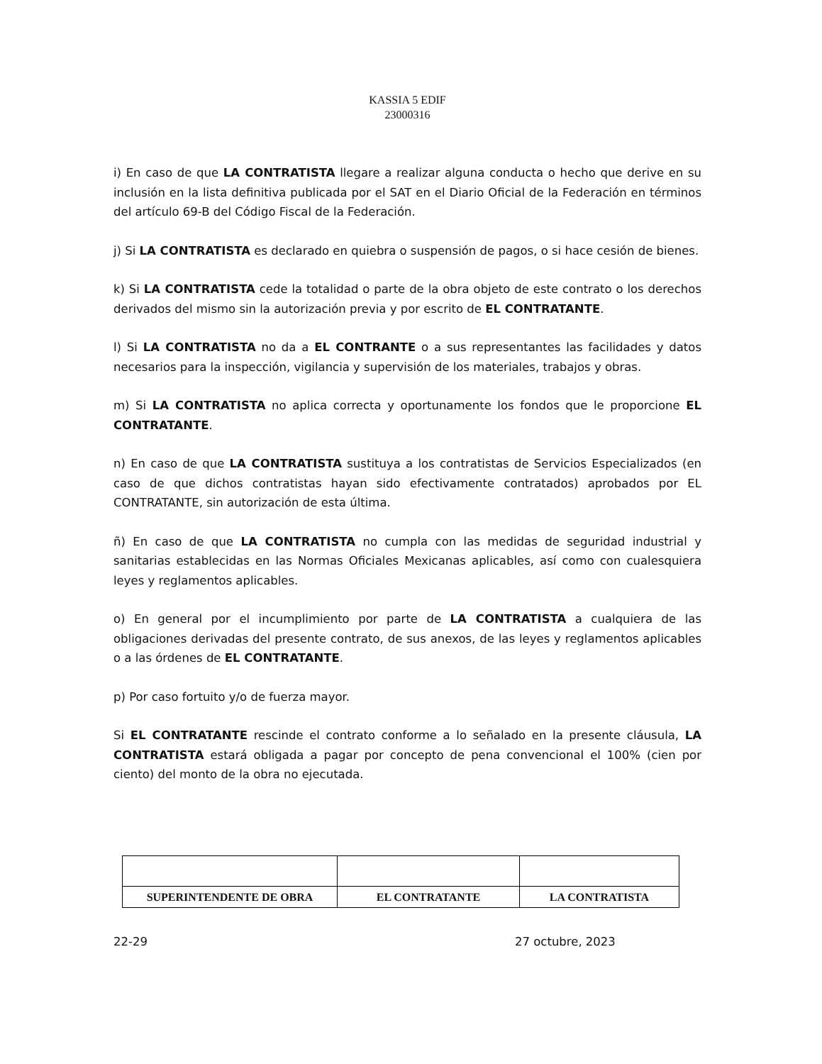KASSIA 5 EDIF
23000316
i) En caso de que LA CONTRATISTA llegare a realizar alguna conducta o hecho que derive en su inclusión en la lista definitiva publicada por el SAT en el Diario Oficial de la Federación en términos del artículo 69-B del Código Fiscal de la Federación.
j) Si LA CONTRATISTA es declarado en quiebra o suspensión de pagos, o si hace cesión de bienes.
k) Si LA CONTRATISTA cede la totalidad o parte de la obra objeto de este contrato o los derechos derivados del mismo sin la autorización previa y por escrito de EL CONTRATANTE.
l) Si LA CONTRATISTA no da a EL CONTRANTE o a sus representantes las facilidades y datos necesarios para la inspección, vigilancia y supervisión de los materiales, trabajos y obras.
m) Si LA CONTRATISTA no aplica correcta y oportunamente los fondos que le proporcione EL CONTRATANTE.
n) En caso de que LA CONTRATISTA sustituya a los contratistas de Servicios Especializados (en caso de que dichos contratistas hayan sido efectivamente contratados) aprobados por EL CONTRATANTE, sin autorización de esta última.
ñ) En caso de que LA CONTRATISTA no cumpla con las medidas de seguridad industrial y sanitarias establecidas en las Normas Oficiales Mexicanas aplicables, así como con cualesquiera leyes y reglamentos aplicables.
o) En general por el incumplimiento por parte de LA CONTRATISTA a cualquiera de las obligaciones derivadas del presente contrato, de sus anexos, de las leyes y reglamentos aplicables o a las órdenes de EL CONTRATANTE.
p) Por caso fortuito y/o de fuerza mayor.
Si EL CONTRATANTE rescinde el contrato conforme a lo señalado en la presente cláusula, LA CONTRATISTA estará obligada a pagar por concepto de pena convencional el 100% (cien por ciento) del monto de la obra no ejecutada.
| SUPERINTENDENTE DE OBRA | EL CONTRATANTE | LA CONTRATISTA |
22-29 27 octubre, 2023